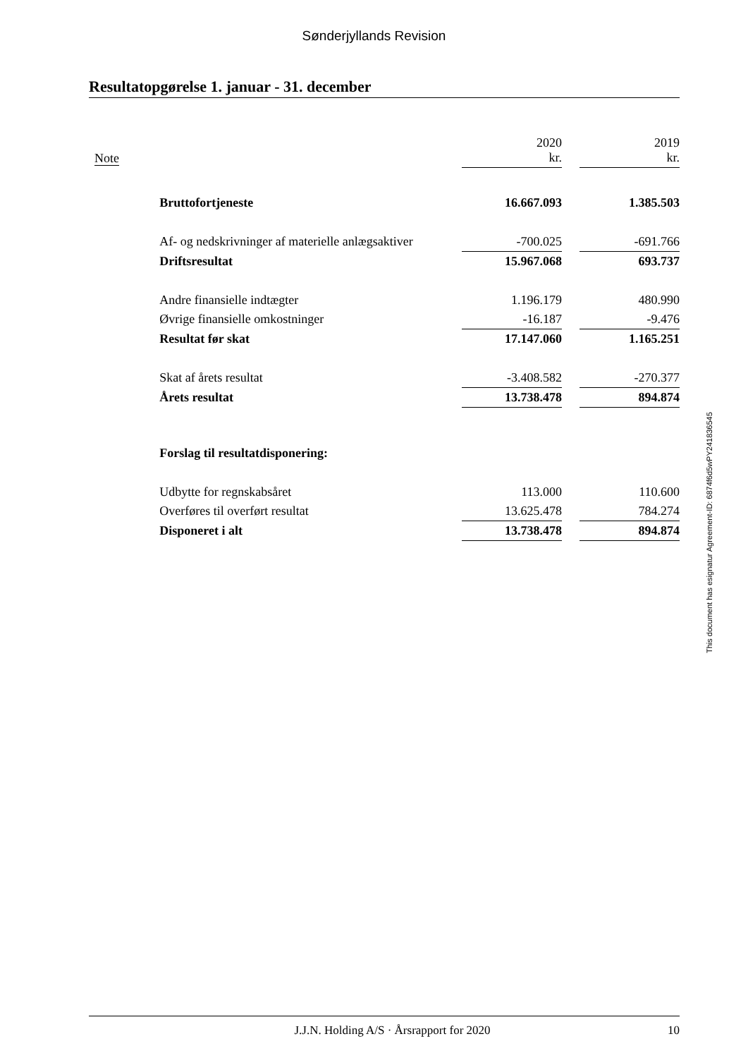Sønderjyllands Revision
Resultatopgørelse 1. januar - 31. december
| Note | | 2020 kr. | | 2019 kr. |
| --- | --- | --- | --- | --- |
| | Bruttofortjeneste | 16.667.093 | | 1.385.503 |
| | Af- og nedskrivninger af materielle anlægsaktiver | -700.025 | | -691.766 |
| | Driftsresultat | 15.967.068 | | 693.737 |
| | Andre finansielle indtægter | 1.196.179 | | 480.990 |
| | Øvrige finansielle omkostninger | -16.187 | | -9.476 |
| | Resultat før skat | 17.147.060 | | 1.165.251 |
| | Skat af årets resultat | -3.408.582 | | -270.377 |
| | Årets resultat | 13.738.478 | | 894.874 |
| | Forslag til resultatdisponering: | | | |
| | Udbytte for regnskabsåret | 113.000 | | 110.600 |
| | Overføres til overført resultat | 13.625.478 | | 784.274 |
| | Disponeret i alt | 13.738.478 | | 894.874 |
This document has esignatur Agreement-ID: 6874f6d5wPY241836545
J.J.N. Holding A/S · Årsrapport for 2020 10